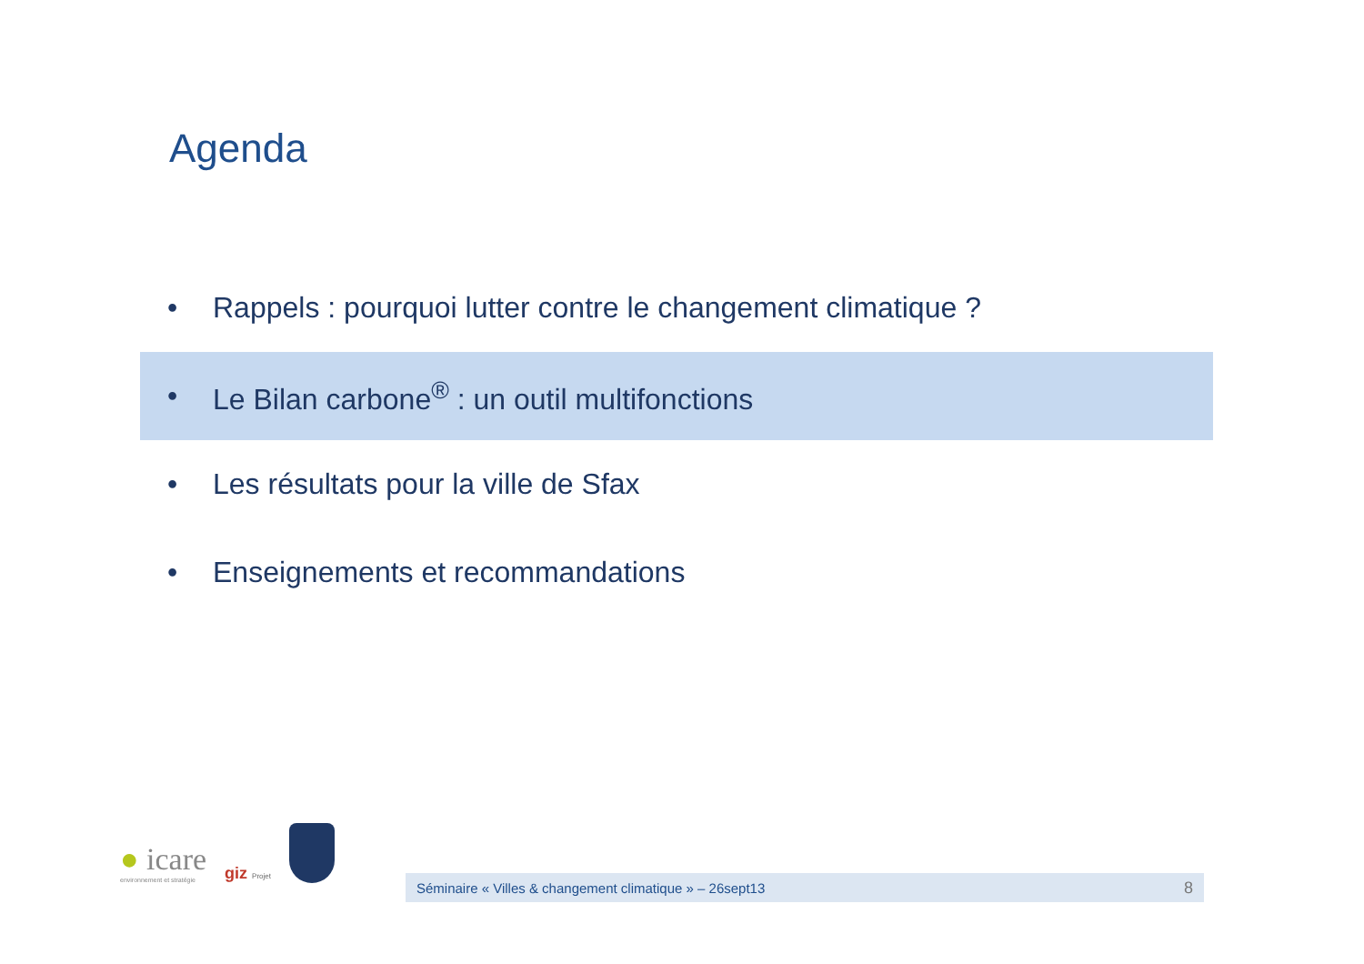Agenda
• Rappels : pourquoi lutter contre le changement climatique ?
• Le Bilan carbone<sup>®</sup> : un outil multifonctions
• Les résultats pour la ville de Sfax
• Enseignements et recommandations
● icare
environnement et stratégie
giz Projet
Séminaire « Villes & changement climatique » – 26sept13 8